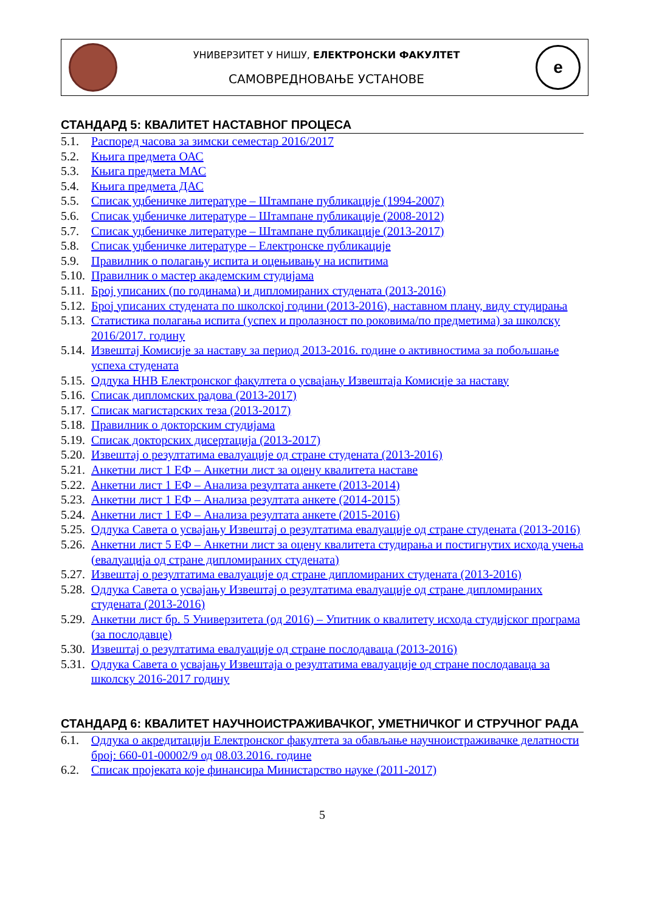УНИВЕРЗИТЕТ У НИШУ, ЕЛЕКТРОНСКИ ФАКУЛТЕТ
САМОВРЕДНОВАЊЕ УСТАНОВЕ
е
СТАНДАРД 5: КВАЛИТЕТ НАСТАВНОГ ПРОЦЕСА
5.1. Распоред часова за зимски семестар 2016/2017
5.2. Књига предмета ОАС
5.3. Књига предмета МАС
5.4. Књига предмета ДАС
5.5. Списак уџбеничке литературе – Штампане публикације (1994-2007)
5.6. Списак уџбеничке литературе – Штампане публикације (2008-2012)
5.7. Списак уџбеничке литературе – Штампане публикације (2013-2017)
5.8. Списак уџбеничке литературе – Електронске публикације
5.9. Правилник о полагању испита и оцењивању на испитима
5.10. Правилник о мастер академским студијама
5.11. Број уписаних (по годинама) и дипломираних студената (2013-2016)
5.12. Број уписаних студената по школској години (2013-2016), наставном плану, виду студирања
5.13. Статистика полагања испита (успех и пролазност по роковима/по предметима) за школску 2016/2017. годину
5.14. Извештај Комисије за наставу за период 2013-2016. године о активностима за побољшање успеха студената
5.15. Одлука ННВ Електронског факултета о усвајању Извештаја Комисије за наставу
5.16. Списак дипломских радова (2013-2017)
5.17. Списак магистарских теза (2013-2017)
5.18. Правилник о докторским студијама
5.19. Списак докторских дисертација (2013-2017)
5.20. Извештај о резултатима евалуације од стране студената (2013-2016)
5.21. Анкетни лист 1 ЕФ – Анкетни лист за оцену квалитета наставе
5.22. Анкетни лист 1 ЕФ – Анализа резултата анкете (2013-2014)
5.23. Анкетни лист 1 ЕФ – Анализа резултата анкете (2014-2015)
5.24. Анкетни лист 1 ЕФ – Анализа резултата анкете (2015-2016)
5.25. Одлука Савета о усвајању Извештај о резултатима евалуације од стране студената (2013-2016)
5.26. Анкетни лист 5 ЕФ – Анкетни лист за оцену квалитета студирања и постигнутих исхода учења (евалуација од стране дипломираних студената)
5.27. Извештај о резултатима евалуације од стране дипломираних студената (2013-2016)
5.28. Одлука Савета о усвајању Извештај о резултатима евалуације од стране дипломираних студената (2013-2016)
5.29. Анкетни лист бр. 5 Универзитета (од 2016) – Упитник о квалитету исхода студијског програма (за послодавце)
5.30. Извештај о резултатима евалуације од стране послодаваца (2013-2016)
5.31. Одлука Савета о усвајању Извештаја о резултатима евалуације од стране послодаваца за школску 2016-2017 годину
СТАНДАРД 6: КВАЛИТЕТ НАУЧНОИСТРАЖИВАЧКОГ, УМЕТНИЧКОГ И СТРУЧНОГ РАДА
6.1. Одлука о акредитацији Електронског факултета за обављање научноистраживачке делатности број: 660-01-00002/9 од 08.03.2016. године
6.2. Списак пројеката које финансира Министарство науке (2011-2017)
5